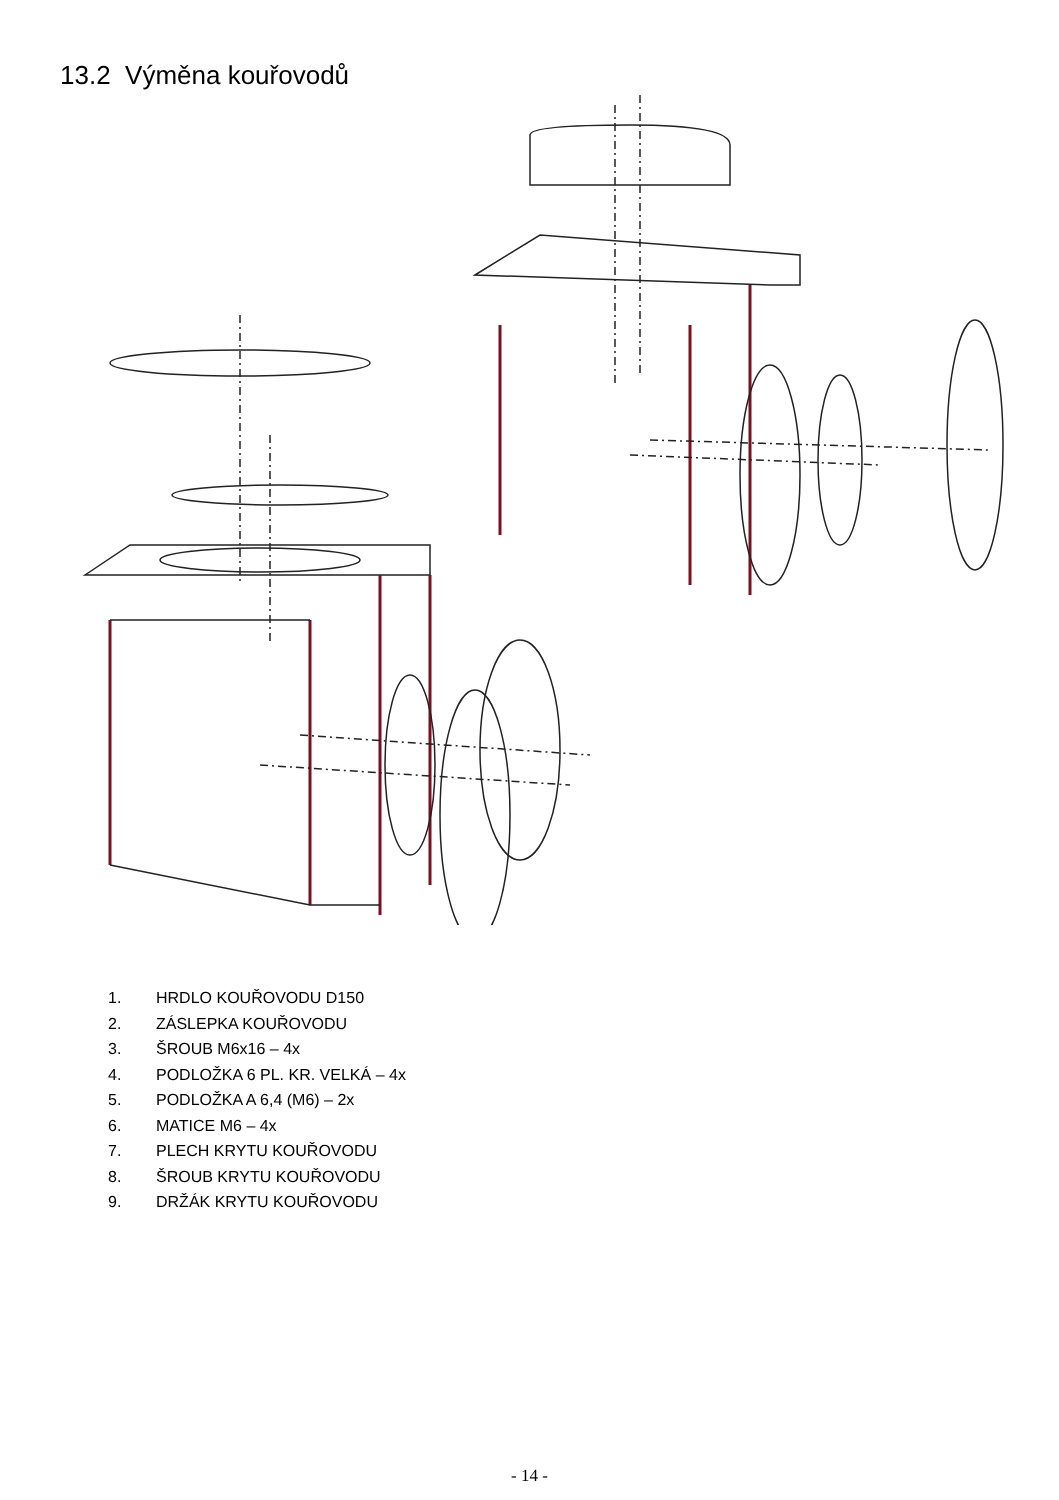13.2 Výměna kouřovodů
1. HRDLO KOUŘOVODU D150
2. ZÁSLEPKA KOUŘOVODU
3. ŠROUB M6x16 – 4x
4. PODLOŽKA 6 PL. KR. VELKÁ – 4x
5. PODLOŽKA A 6,4 (M6) – 2x
6. MATICE M6 – 4x
7. PLECH KRYTU KOUŘOVODU
8. ŠROUB KRYTU KOUŘOVODU
9. DRŽÁK KRYTU KOUŘOVODU
- 14 -